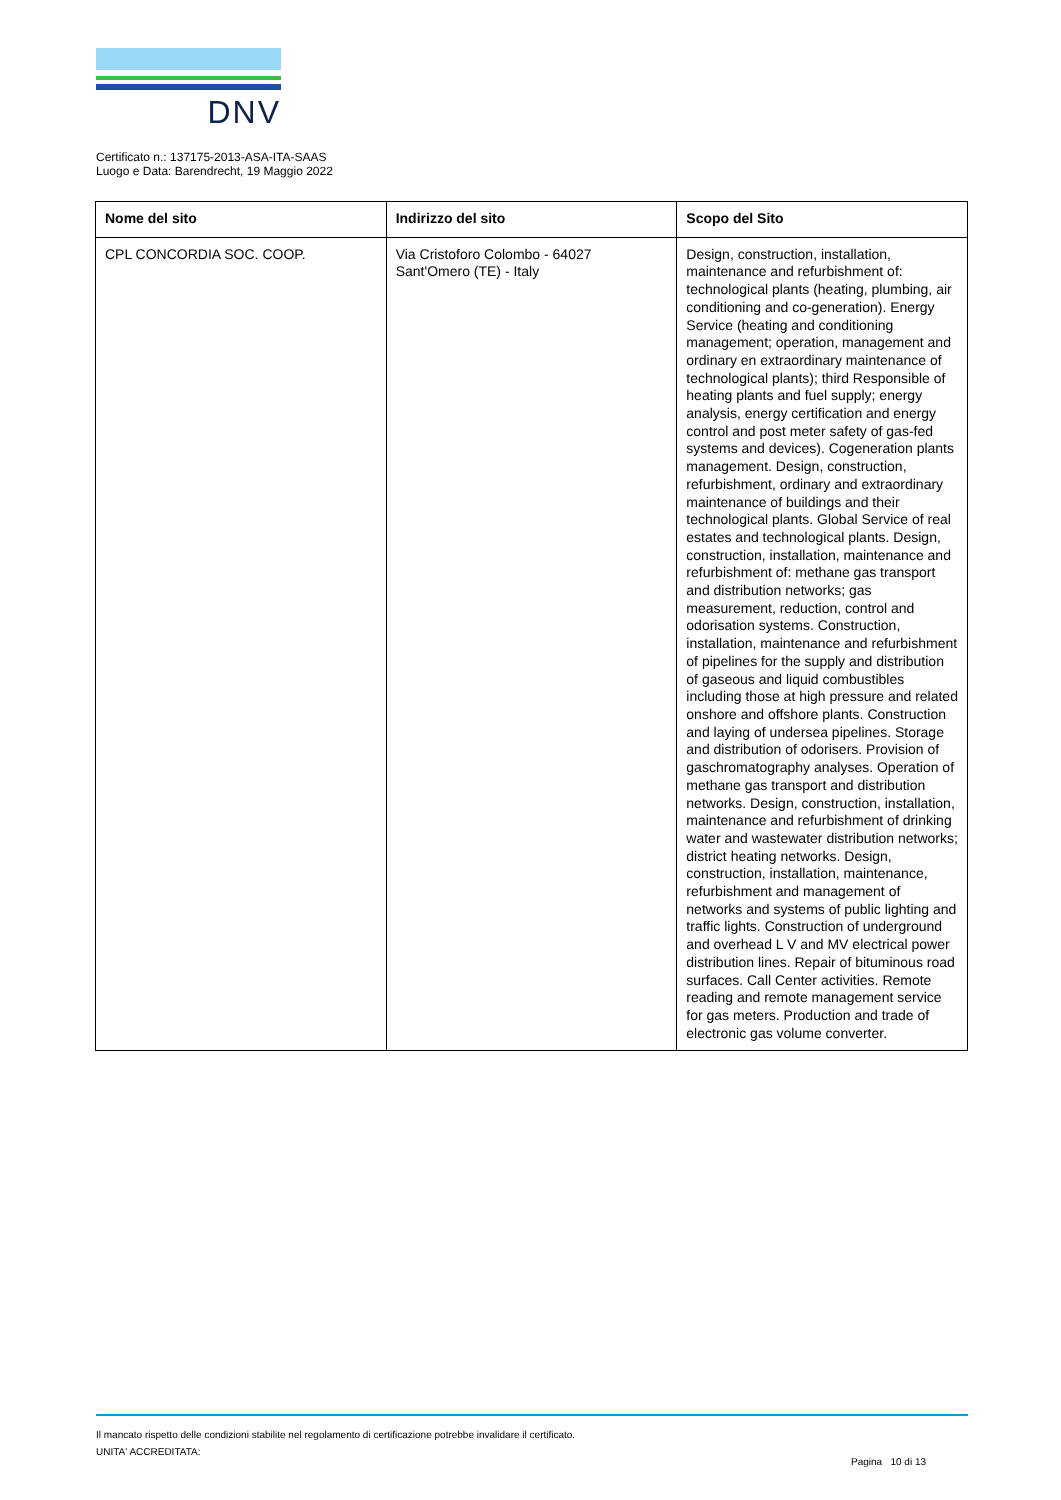DNV
Certificato n.: 137175-2013-ASA-ITA-SAAS
Luogo e Data: Barendrecht, 19 Maggio 2022
| Nome del sito | Indirizzo del sito | Scopo del Sito |
| --- | --- | --- |
| CPL CONCORDIA SOC. COOP. | Via Cristoforo Colombo - 64027 Sant'Omero (TE) - Italy | Design, construction, installation, maintenance and refurbishment of: technological plants (heating, plumbing, air conditioning and co-generation). Energy Service (heating and conditioning management; operation, management and ordinary en extraordinary maintenance of technological plants); third Responsible of heating plants and fuel supply; energy analysis, energy certification and energy control and post meter safety of gas-fed systems and devices). Cogeneration plants management. Design, construction, refurbishment, ordinary and extraordinary maintenance of buildings and their technological plants. Global Service of real estates and technological plants. Design, construction, installation, maintenance and refurbishment of: methane gas transport and distribution networks; gas measurement, reduction, control and odorisation systems. Construction, installation, maintenance and refurbishment of pipelines for the supply and distribution of gaseous and liquid combustibles including those at high pressure and related onshore and offshore plants. Construction and laying of undersea pipelines. Storage and distribution of odorisers. Provision of gaschromatography analyses. Operation of methane gas transport and distribution networks. Design, construction, installation, maintenance and refurbishment of drinking water and wastewater distribution networks; district heating networks. Design, construction, installation, maintenance, refurbishment and management of networks and systems of public lighting and traffic lights. Construction of underground and overhead L V and MV electrical power distribution lines. Repair of bituminous road surfaces. Call Center activities. Remote reading and remote management service for gas meters. Production and trade of electronic gas volume converter. |
Il mancato rispetto delle condizioni stabilite nel regolamento di certificazione potrebbe invalidare il certificato.
UNITA' ACCREDITATA:
Pagina 10 di 13